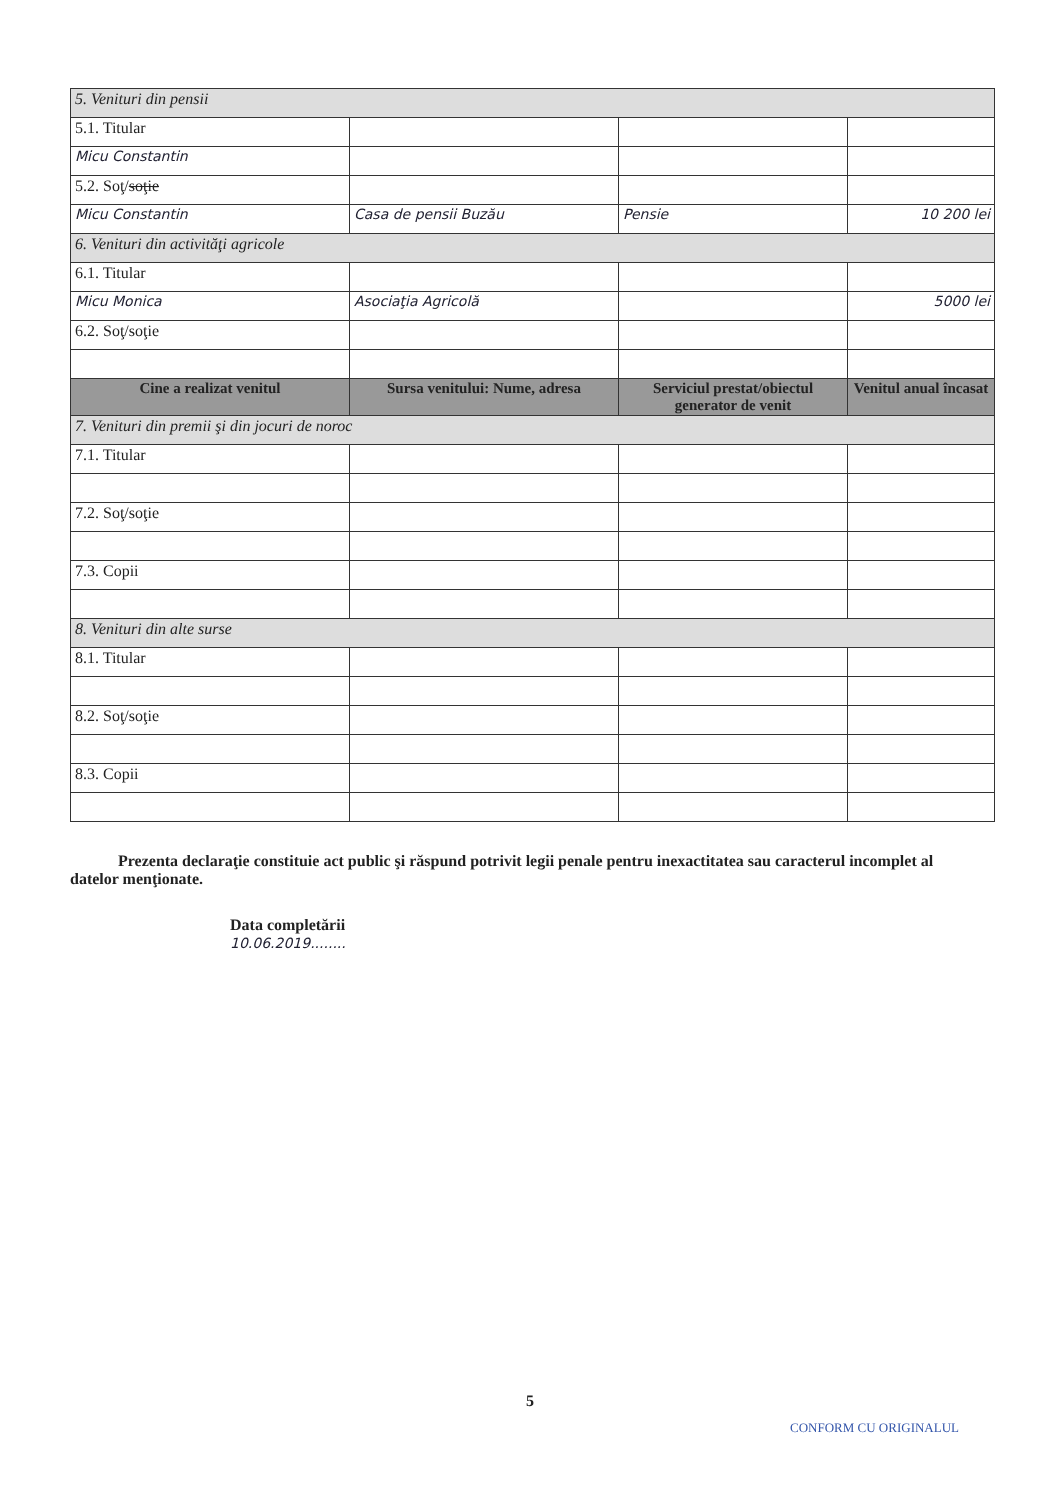| 5. Venituri din pensii | | | |
| 5.1. Titular | | | |
| Micu Constantin | | | |
| 5.2. Soţ/ soţie | | | |
| Micu Constantin | Casa de pensii Buzău | Pensie | 10 200 lei |
| 6. Venituri din activităţi agricole | | | |
| 6.1. Titular | | | |
| Micu Monica | Asociaţia Agricolă | | 5000 lei |
| 6.2. Soţ/soţie | | | |
| Cine a realizat venitul | Sursa venitului: Nume, adresa | Serviciul prestat/obiectul generator de venit | Venitul anual încasat |
| 7. Venituri din premii şi din jocuri de noroc | | | |
| 7.1. Titular | | | |
| 7.2. Soţ/soţie | | | |
| 7.3. Copii | | | |
| 8. Venituri din alte surse | | | |
| 8.1. Titular | | | |
| 8.2. Soţ/soţie | | | |
| 8.3. Copii | | | |
Prezenta declaraţie constituie act public şi răspund potrivit legii penale pentru inexactitatea sau caracterul incomplet al datelor menţionate.
Data completării
10.06.2019........
5
CONFORM CU ORIGINALUL